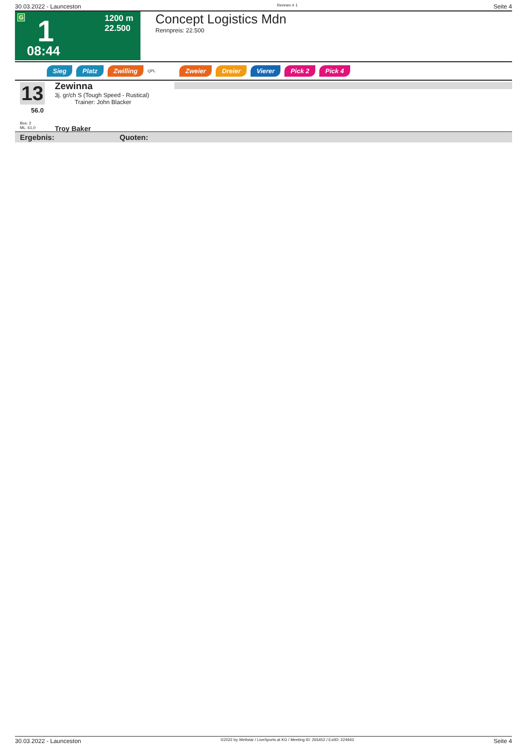30.03.2022 - Launceston Rennen # 1 Seite 4
G 1 1200 m
22.500
08:44
Concept Logistics Mdn
Rennpreis: 22.500
Sieg Platz Zwilling QPL Zweier Dreier Vierer Pick 2 Pick 4
13
56.0
Box: 2
ML: 61,0
Zewinna
3j. gr/ch S (Tough Speed - Rustical)
Trainer: John Blacker
Troy Baker
Ergebnis: Quoten:
30.03.2022 - Launceston ©2022 by Wettstar / LiveSports.at KG / Meeting ID: 265452 / ExtID: 224943 Seite 4